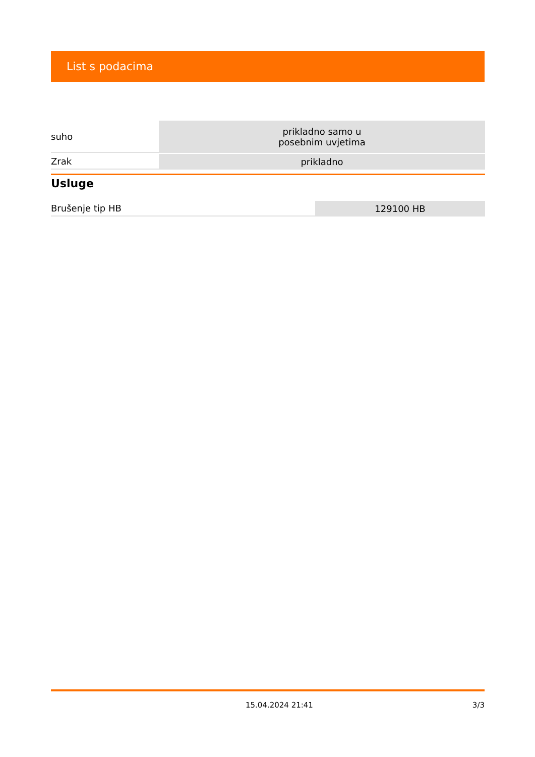List s podacima
| suho | prikladno samo u posebnim uvjetima |
| Zrak | prikladno |
Usluge
| Brušenje tip HB | 129100 HB |
15.04.2024 21:41 3/3